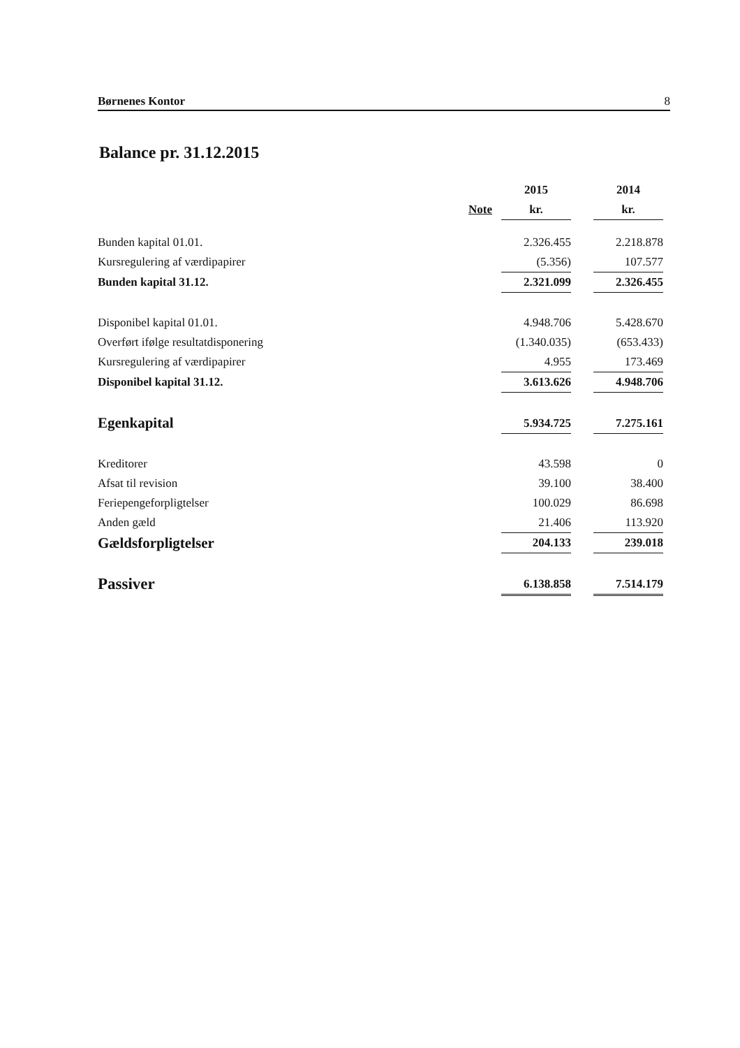Børnenes Kontor 8
Balance pr. 31.12.2015
| | | | 2015 | | 2014 |
| --- | --- | --- | --- | --- | --- |
| | Note | | kr. | | kr. |
| Bunden kapital 01.01. | | | 2.326.455 | | 2.218.878 |
| Kursregulering af værdipapirer | | | (5.356) | | 107.577 |
| Bunden kapital 31.12. | | | 2.321.099 | | 2.326.455 |
| Disponibel kapital 01.01. | | | 4.948.706 | | 5.428.670 |
| Overført ifølge resultatdisponering | | | (1.340.035) | | (653.433) |
| Kursregulering af værdipapirer | | | 4.955 | | 173.469 |
| Disponibel kapital 31.12. | | | 3.613.626 | | 4.948.706 |
| Egenkapital | | | 5.934.725 | | 7.275.161 |
| Kreditorer | | | 43.598 | | 0 |
| Afsat til revision | | | 39.100 | | 38.400 |
| Feriepengeforpligtelser | | | 100.029 | | 86.698 |
| Anden gæld | | | 21.406 | | 113.920 |
| Gældsforpligtelser | | | 204.133 | | 239.018 |
| Passiver | | | 6.138.858 | | 7.514.179 |